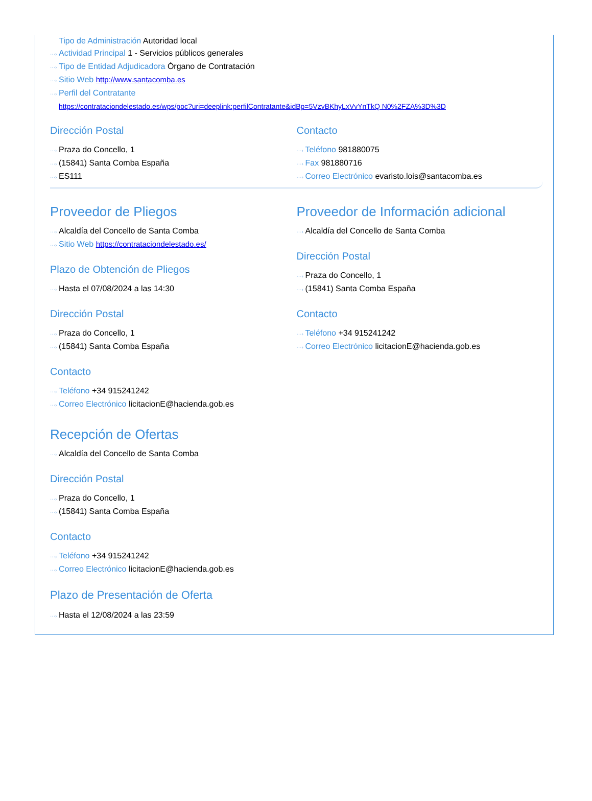Tipo de Administración Autoridad local
···› Actividad Principal 1 - Servicios públicos generales
···› Tipo de Entidad Adjudicadora Órgano de Contratación
···› Sitio Web http://www.santacomba.es
···› Perfil del Contratante
https://contrataciondelestado.es/wps/poc?uri=deeplink:perfilContratante&idBp=5VzvBKhyLxVvYnTkQ N0%2FZA%3D%3D
Dirección Postal
···› Praza do Concello, 1
···› (15841) Santa Comba España
···› ES111
Contacto
···› Teléfono 981880075
···› Fax 981880716
···› Correo Electrónico evaristo.lois@santacomba.es
Proveedor de Pliegos
···› Alcaldía del Concello de Santa Comba
···› Sitio Web https://contrataciondelestado.es/
Plazo de Obtención de Pliegos
···› Hasta el 07/08/2024 a las 14:30
Dirección Postal
···› Praza do Concello, 1
···› (15841) Santa Comba España
Contacto
···› Teléfono +34 915241242
···› Correo Electrónico licitacionE@hacienda.gob.es
Recepción de Ofertas
···› Alcaldía del Concello de Santa Comba
Dirección Postal
···› Praza do Concello, 1
···› (15841) Santa Comba España
Contacto
···› Teléfono +34 915241242
···› Correo Electrónico licitacionE@hacienda.gob.es
Plazo de Presentación de Oferta
···› Hasta el 12/08/2024 a las 23:59
Proveedor de Información adicional
···› Alcaldía del Concello de Santa Comba
Dirección Postal
···› Praza do Concello, 1
···› (15841) Santa Comba España
Contacto
···› Teléfono +34 915241242
···› Correo Electrónico licitacionE@hacienda.gob.es